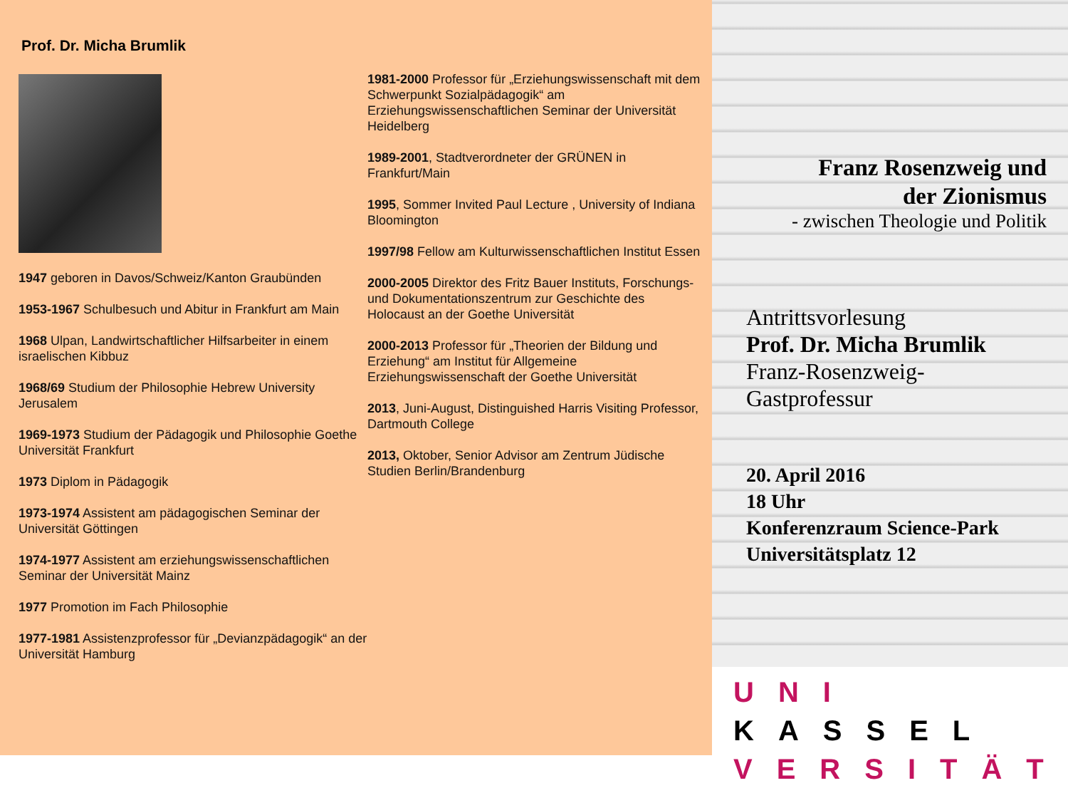Prof. Dr. Micha Brumlik
1947 geboren in Davos/Schweiz/Kanton Graubünden
1953-1967 Schulbesuch und Abitur in Frankfurt am Main
1968 Ulpan, Landwirtschaftlicher Hilfsarbeiter in einem israelischen Kibbuz
1968/69 Studium der Philosophie Hebrew University Jerusalem
1969-1973 Studium der Pädagogik und Philosophie Goethe Universität Frankfurt
1973 Diplom in Pädagogik
1973-1974 Assistent am pädagogischen Seminar der Universität Göttingen
1974-1977 Assistent am erziehungswissenschaftlichen Seminar der Universität Mainz
1977 Promotion im Fach Philosophie
1977-1981 Assistenzprofessor für „Devianzpädagogik“ an der Universität Hamburg
1981-2000 Professor für „Erziehungswissenschaft mit dem Schwerpunkt Sozialpädagogik“ am Erziehungswissenschaftlichen Seminar der Universität Heidelberg
1989-2001, Stadtverordneter der GRÜNEN in Frankfurt/Main
1995, Sommer Invited Paul Lecture , University of Indiana Bloomington
1997/98 Fellow am Kulturwissenschaftlichen Institut Essen
2000-2005 Direktor des Fritz Bauer Instituts, Forschungs- und Dokumentationszentrum zur Geschichte des Holocaust an der Goethe Universität
2000-2013 Professor für „Theorien der Bildung und Erziehung“ am Institut für Allgemeine Erziehungswissenschaft der Goethe Universität
2013, Juni-August, Distinguished Harris Visiting Professor, Dartmouth College
2013, Oktober, Senior Advisor am Zentrum Jüdische Studien Berlin/Brandenburg
Franz Rosenzweig und
der Zionismus
- zwischen Theologie und Politik
Antrittsvorlesung
Prof. Dr. Micha Brumlik
Franz-Rosenzweig-Gastprofessur
20. April 2016
18 Uhr
Konferenzraum Science-Park
Universitätsplatz 12
UNI KASSEL
VERSITÄT